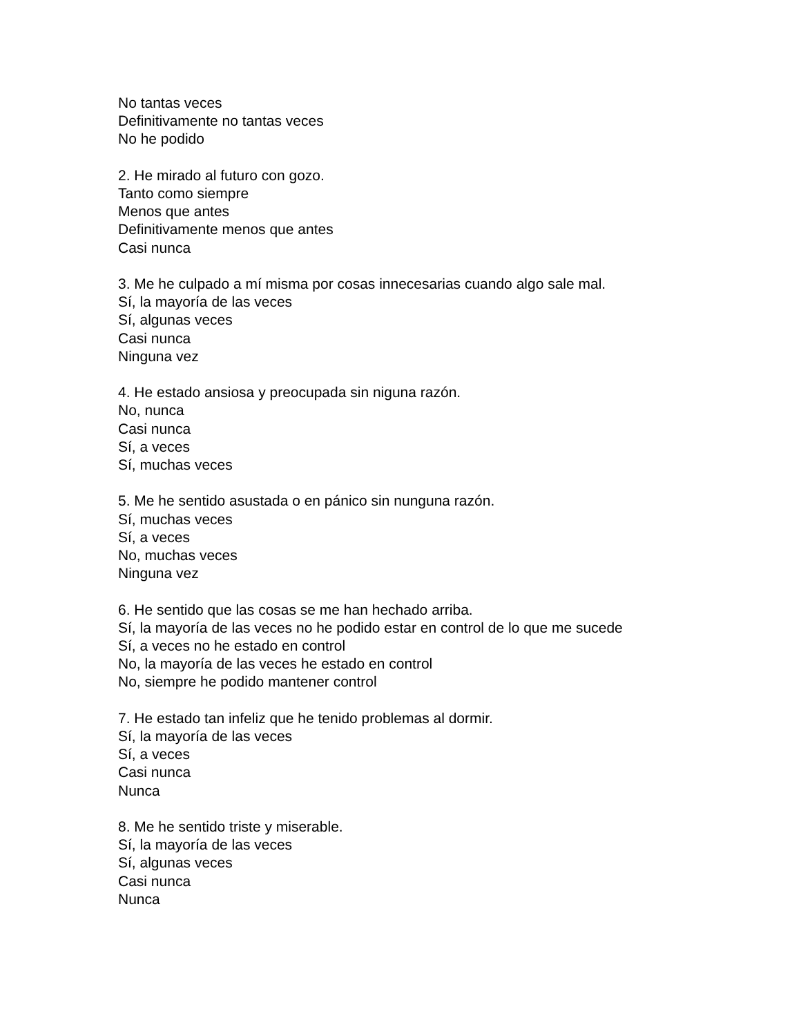No tantas veces
Definitivamente no tantas veces
No he podido
2. He mirado al futuro con gozo.
Tanto como siempre
Menos que antes
Definitivamente menos que antes
Casi nunca
3. Me he culpado a mí misma por cosas innecesarias cuando algo sale mal.
Sí, la mayoría de las veces
Sí, algunas veces
Casi nunca
Ninguna vez
4. He estado ansiosa y preocupada sin niguna razón.
No, nunca
Casi nunca
Sí, a veces
Sí, muchas veces
5. Me he sentido asustada o en pánico sin nunguna razón.
Sí, muchas veces
Sí, a veces
No, muchas veces
Ninguna vez
6. He sentido que las cosas se me han hechado arriba.
Sí, la mayoría de las veces no he podido estar en control de lo que me sucede
Sí, a veces no he estado en control
No, la mayoría de las veces he estado en control
No, siempre he podido mantener control
7. He estado tan infeliz que he tenido problemas al dormir.
Sí, la mayoría de las veces
Sí, a veces
Casi nunca
Nunca
8. Me he sentido triste y miserable.
Sí, la mayoría de las veces
Sí, algunas veces
Casi nunca
Nunca